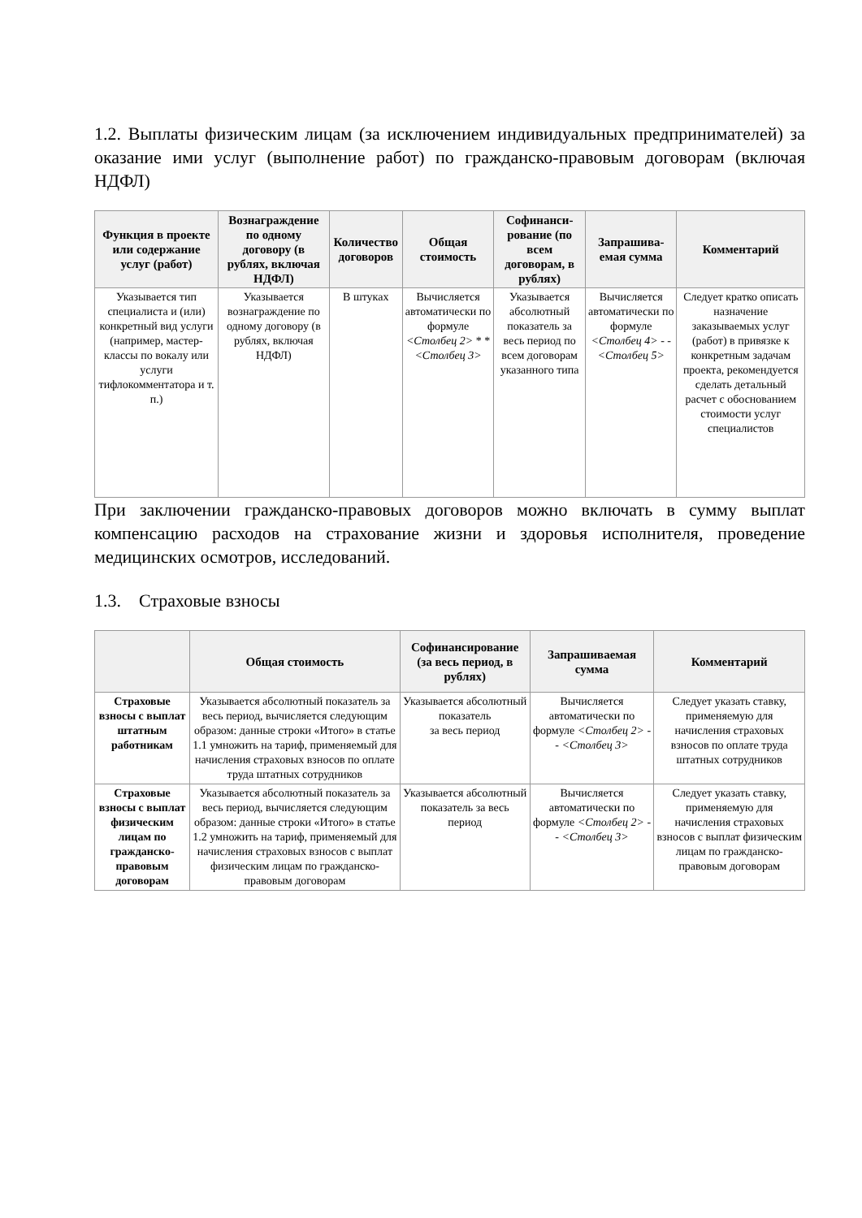1.2. Выплаты физическим лицам (за исключением индивидуальных предпринимателей) за оказание ими услуг (выполнение работ) по гражданско-правовым договорам (включая НДФЛ)
| Функция в проекте или содержание услуг (работ) | Вознаграждение по одному договору (в рублях, включая НДФЛ) | Количество договоров | Общая стоимость | Софинанси-рование (по всем договорам, в рублях) | Запрашива-емая сумма | Комментарий |
| --- | --- | --- | --- | --- | --- | --- |
| Указывается тип специалиста и (или) конкретный вид услуги (например, мастер-классы по вокалу или услуги тифлокомментатора и т. п.) | Указывается вознаграждение по одному договору (в рублях, включая НДФЛ) | В штуках | Вычисляется автоматически по формуле <Столбец 2> * * <Столбец 3> | Указывается абсолютный показатель за весь период по всем договорам указанного типа | Вычисляется автоматически по формуле <Столбец 4> - - <Столбец 5> | Следует кратко описать назначение заказываемых услуг (работ) в привязке к конкретным задачам проекта, рекомендуется сделать детальный расчет с обоснованием стоимости услуг специалистов |
При заключении гражданско-правовых договоров можно включать в сумму выплат компенсацию расходов на страхование жизни и здоровья исполнителя, проведение медицинских осмотров, исследований.
1.3. Страховые взносы
| | Общая стоимость | Софинансирование (за весь период, в рублях) | Запрашиваемая сумма | Комментарий |
| --- | --- | --- | --- | --- |
| Страховые взносы с выплат штатным работникам | Указывается абсолютный показатель за весь период, вычисляется следующим образом: данные строки «Итого» в статье 1.1 умножить на тариф, применяемый для начисления страховых взносов по оплате труда штатных сотрудников | Указывается абсолютный показатель за весь период | Вычисляется автоматически по формуле <Столбец 2> - - <Столбец 3> | Следует указать ставку, применяемую для начисления страховых взносов по оплате труда штатных сотрудников |
| Страховые взносы с выплат физическим лицам по гражданско-правовым договорам | Указывается абсолютный показатель за весь период, вычисляется следующим образом: данные строки «Итого» в статье 1.2 умножить на тариф, применяемый для начисления страховых взносов с выплат физическим лицам по гражданско-правовым договорам | Указывается абсолютный показатель за весь период | Вычисляется автоматически по формуле <Столбец 2> - - <Столбец 3> | Следует указать ставку, применяемую для начисления страховых взносов с выплат физическим лицам по гражданско-правовым договорам |